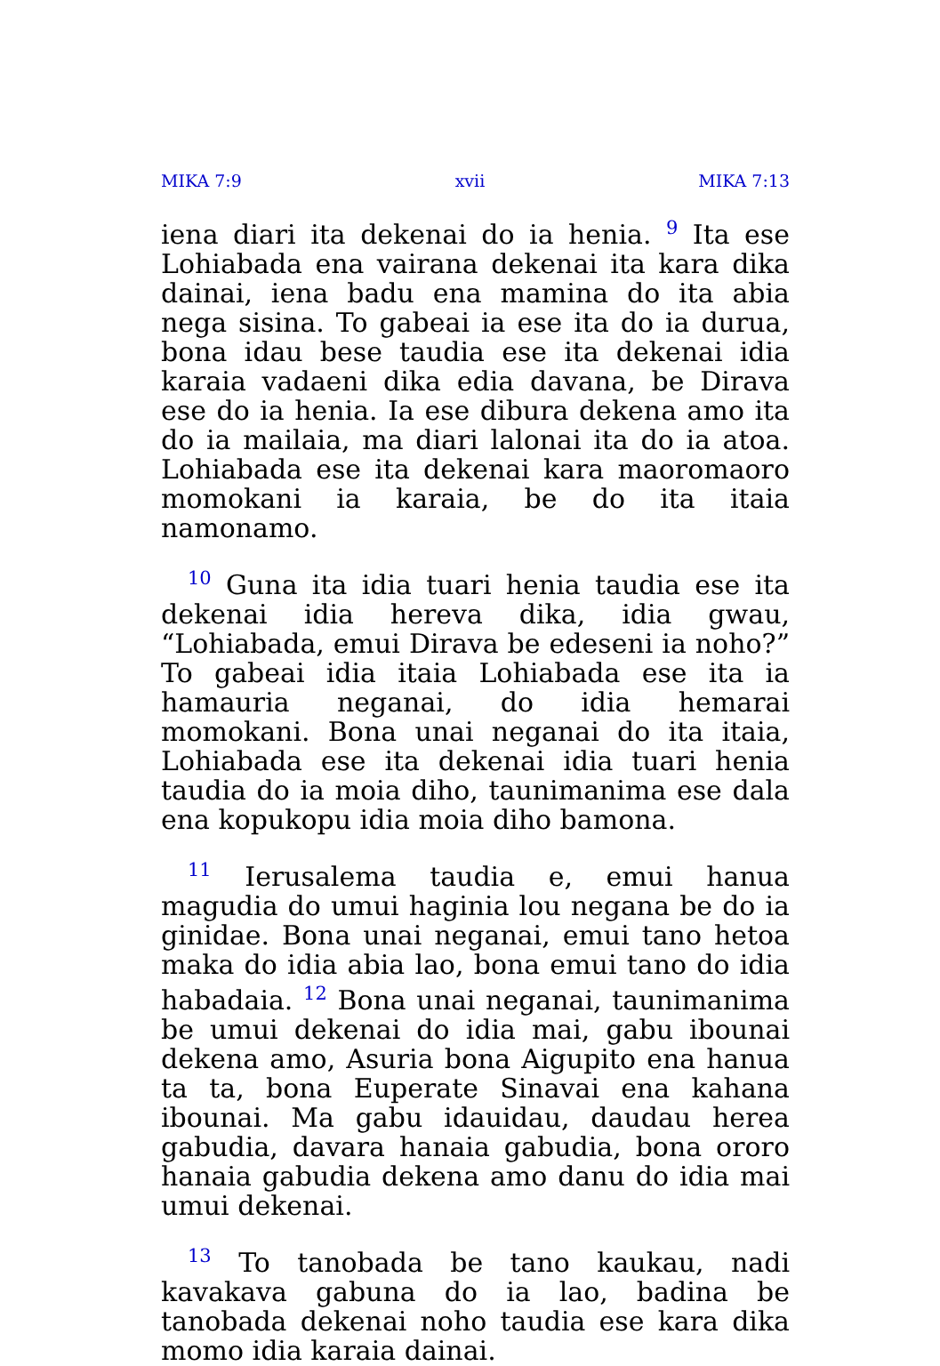MIKA 7:9 xvii MIKA 7:13
iena diari ita dekenai do ia henia. <sup>9</sup> Ita ese Lohiabada ena vairana dekenai ita kara dika dainai, iena badu ena mamina do ita abia nega sisina. To gabeai ia ese ita do ia durua, bona idau bese taudia ese ita dekenai idia karaia vadaeni dika edia davana, be Dirava ese do ia henia. Ia ese dibura dekena amo ita do ia mailaia, ma diari lalonai ita do ia atoa. Lohiabada ese ita dekenai kara maoromaoro momokani ia karaia, be do ita itaia namonamo.
<sup>10</sup> Guna ita idia tuari henia taudia ese ita dekenai idia hereva dika, idia gwau, “Lohiabada, emui Dirava be edeseni ia noho?” To gabeai idia itaia Lohiabada ese ita ia hamauria neganai, do idia hemarai momokani. Bona unai neganai do ita itaia, Lohiabada ese ita dekenai idia tuari henia taudia do ia moia diho, taunimanima ese dala ena kopukopu idia moia diho bamona.
<sup>11</sup> Ierusalema taudia e, emui hanua magudia do umui haginia lou negana be do ia ginidae. Bona unai neganai, emui tano hetoa maka do idia abia lao, bona emui tano do idia habadaia. <sup>12</sup> Bona unai neganai, taunimanima be umui dekenai do idia mai, gabu ibounai dekena amo, Asuria bona Aigupito ena hanua ta ta, bona Euperate Sinavai ena kahana ibounai. Ma gabu idauidau, daudau herea gabudia, davara hanaia gabudia, bona ororo hanaia gabudia dekena amo danu do idia mai umui dekenai.
<sup>13</sup> To tanobada be tano kaukau, nadi kavakava gabuna do ia lao, badina be tanobada dekenai noho taudia ese kara dika momo idia karaia dainai.